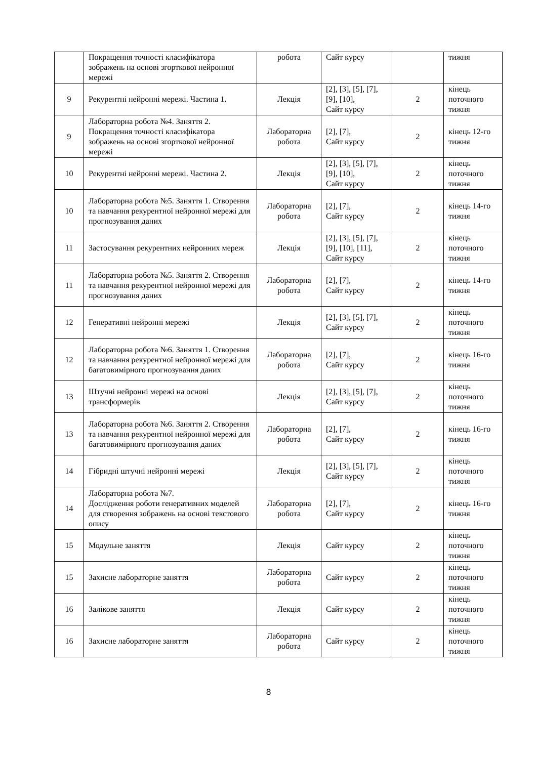| | Покращення точності класифікатора зображень на основі згорткової нейронної мережі | робота | Сайт курсу | | тижня |
| 9 | Рекурентні нейронні мережі. Частина 1. | Лекція | [2], [3], [5], [7], [9], [10], Сайт курсу | 2 | кінець поточного тижня |
| 9 | Лабораторна робота №4. Заняття 2. Покращення точності класифікатора зображень на основі згорткової нейронної мережі | Лабораторна робота | [2], [7], Сайт курсу | 2 | кінець 12-го тижня |
| 10 | Рекурентні нейронні мережі. Частина 2. | Лекція | [2], [3], [5], [7], [9], [10], Сайт курсу | 2 | кінець поточного тижня |
| 10 | Лабораторна робота №5. Заняття 1. Створення та навчання рекурентної нейронної мережі для прогнозування даних | Лабораторна робота | [2], [7], Сайт курсу | 2 | кінець 14-го тижня |
| 11 | Застосування рекурентних нейронних мереж | Лекція | [2], [3], [5], [7], [9], [10], [11], Сайт курсу | 2 | кінець поточного тижня |
| 11 | Лабораторна робота №5. Заняття 2. Створення та навчання рекурентної нейронної мережі для прогнозування даних | Лабораторна робота | [2], [7], Сайт курсу | 2 | кінець 14-го тижня |
| 12 | Генеративні нейронні мережі | Лекція | [2], [3], [5], [7], Сайт курсу | 2 | кінець поточного тижня |
| 12 | Лабораторна робота №6. Заняття 1. Створення та навчання рекурентної нейронної мережі для багатовимірного прогнозування даних | Лабораторна робота | [2], [7], Сайт курсу | 2 | кінець 16-го тижня |
| 13 | Штучні нейронні мережі на основі трансформерів | Лекція | [2], [3], [5], [7], Сайт курсу | 2 | кінець поточного тижня |
| 13 | Лабораторна робота №6. Заняття 2. Створення та навчання рекурентної нейронної мережі для багатовимірного прогнозування даних | Лабораторна робота | [2], [7], Сайт курсу | 2 | кінець 16-го тижня |
| 14 | Гібридні штучні нейронні мережі | Лекція | [2], [3], [5], [7], Сайт курсу | 2 | кінець поточного тижня |
| 14 | Лабораторна робота №7. Дослідження роботи генеративних моделей для створення зображень на основі текстового опису | Лабораторна робота | [2], [7], Сайт курсу | 2 | кінець 16-го тижня |
| 15 | Модульне заняття | Лекція | Сайт курсу | 2 | кінець поточного тижня |
| 15 | Захисне лабораторне заняття | Лабораторна робота | Сайт курсу | 2 | кінець поточного тижня |
| 16 | Залікове заняття | Лекція | Сайт курсу | 2 | кінець поточного тижня |
| 16 | Захисне лабораторне заняття | Лабораторна робота | Сайт курсу | 2 | кінець поточного тижня |
8